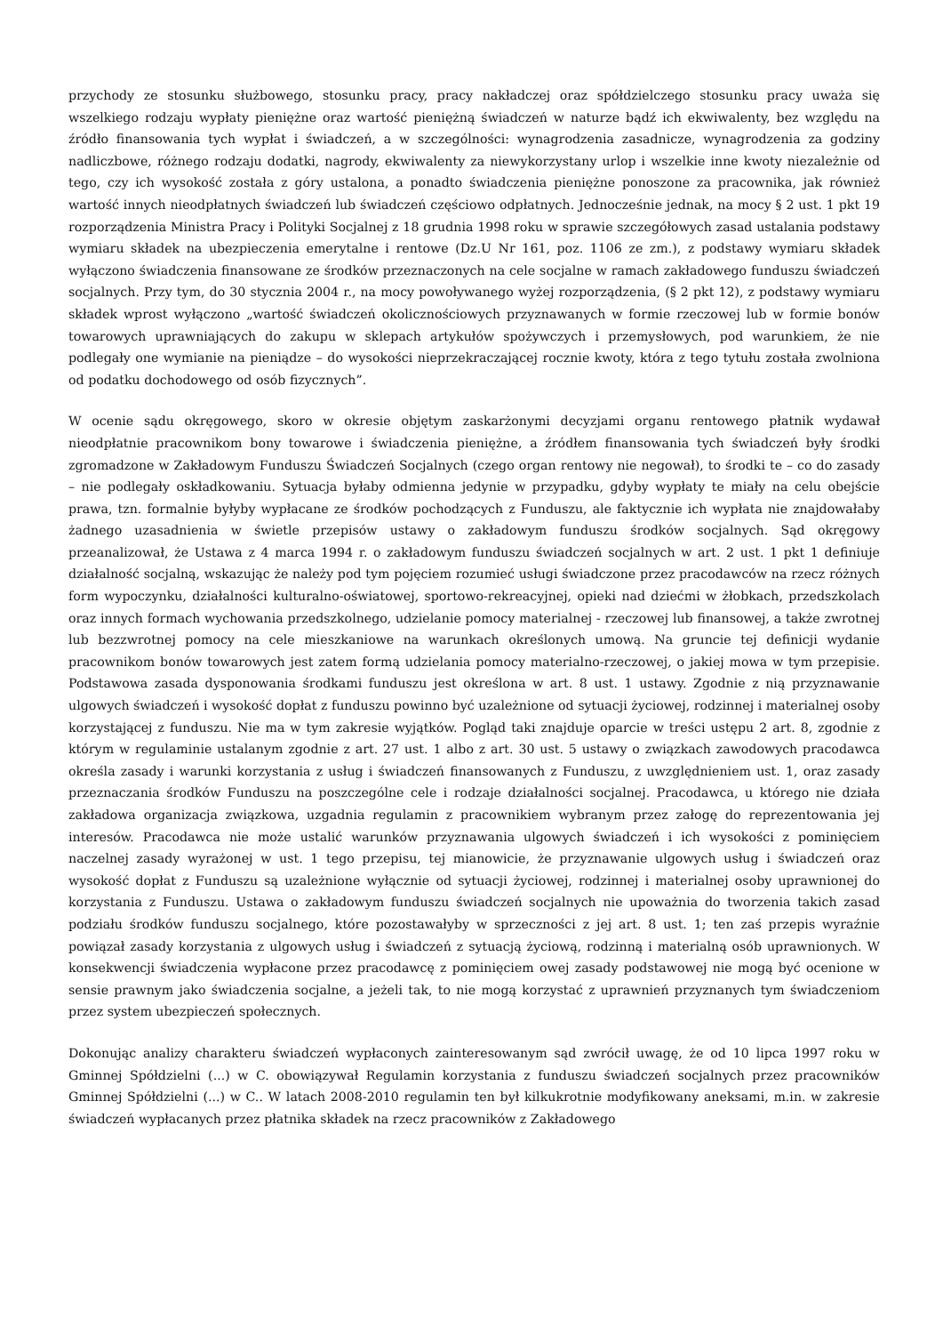przychody ze stosunku służbowego, stosunku pracy, pracy nakładczej oraz spółdzielczego stosunku pracy uważa się wszelkiego rodzaju wypłaty pieniężne oraz wartość pieniężną świadczeń w naturze bądź ich ekwiwalenty, bez względu na źródło finansowania tych wypłat i świadczeń, a w szczególności: wynagrodzenia zasadnicze, wynagrodzenia za godziny nadliczbowe, różnego rodzaju dodatki, nagrody, ekwiwalenty za niewykorzystany urlop i wszelkie inne kwoty niezależnie od tego, czy ich wysokość została z góry ustalona, a ponadto świadczenia pieniężne ponoszone za pracownika, jak również wartość innych nieodpłatnych świadczeń lub świadczeń częściowo odpłatnych. Jednocześnie jednak, na mocy § 2 ust. 1 pkt 19 rozporządzenia Ministra Pracy i Polityki Socjalnej z 18 grudnia 1998 roku w sprawie szczegółowych zasad ustalania podstawy wymiaru składek na ubezpieczenia emerytalne i rentowe (Dz.U Nr 161, poz. 1106 ze zm.), z podstawy wymiaru składek wyłączono świadczenia finansowane ze środków przeznaczonych na cele socjalne w ramach zakładowego funduszu świadczeń socjalnych. Przy tym, do 30 stycznia 2004 r., na mocy powoływanego wyżej rozporządzenia, (§ 2 pkt 12), z podstawy wymiaru składek wprost wyłączono „wartość świadczeń okolicznościowych przyznawanych w formie rzeczowej lub w formie bonów towarowych uprawniających do zakupu w sklepach artykułów spożywczych i przemysłowych, pod warunkiem, że nie podlegały one wymianie na pieniądze – do wysokości nieprzekraczającej rocznie kwoty, która z tego tytułu została zwolniona od podatku dochodowego od osób fizycznych”.
W ocenie sądu okręgowego, skoro w okresie objętym zaskarżonymi decyzjami organu rentowego płatnik wydawał nieodpłatnie pracownikom bony towarowe i świadczenia pieniężne, a źródłem finansowania tych świadczeń były środki zgromadzone w Zakładowym Funduszu Świadczeń Socjalnych (czego organ rentowy nie negował), to środki te – co do zasady – nie podlegały oskładkowaniu. Sytuacja byłaby odmienna jedynie w przypadku, gdyby wypłaty te miały na celu obejście prawa, tzn. formalnie byłyby wypłacane ze środków pochodzących z Funduszu, ale faktycznie ich wypłata nie znajdowałaby żadnego uzasadnienia w świetle przepisów ustawy o zakładowym funduszu środków socjalnych. Sąd okręgowy przeanalizował, że Ustawa z 4 marca 1994 r. o zakładowym funduszu świadczeń socjalnych w art. 2 ust. 1 pkt 1 definiuje działalność socjalną, wskazując że należy pod tym pojęciem rozumieć usługi świadczone przez pracodawców na rzecz różnych form wypoczynku, działalności kulturalno-oświatowej, sportowo-rekreacyjnej, opieki nad dziećmi w żłobkach, przedszkolach oraz innych formach wychowania przedszkolnego, udzielanie pomocy materialnej - rzeczowej lub finansowej, a także zwrotnej lub bezzwrotnej pomocy na cele mieszkaniowe na warunkach określonych umową. Na gruncie tej definicji wydanie pracownikom bonów towarowych jest zatem formą udzielania pomocy materialno-rzeczowej, o jakiej mowa w tym przepisie. Podstawowa zasada dysponowania środkami funduszu jest określona w art. 8 ust. 1 ustawy. Zgodnie z nią przyznawanie ulgowych świadczeń i wysokość dopłat z funduszu powinno być uzależnione od sytuacji życiowej, rodzinnej i materialnej osoby korzystającej z funduszu. Nie ma w tym zakresie wyjątków. Pogląd taki znajduje oparcie w treści ustępu 2 art. 8, zgodnie z którym w regulaminie ustalanym zgodnie z art. 27 ust. 1 albo z art. 30 ust. 5 ustawy o związkach zawodowych pracodawca określa zasady i warunki korzystania z usług i świadczeń finansowanych z Funduszu, z uwzględnieniem ust. 1, oraz zasady przeznaczania środków Funduszu na poszczególne cele i rodzaje działalności socjalnej. Pracodawca, u którego nie działa zakładowa organizacja związkowa, uzgadnia regulamin z pracownikiem wybranym przez załogę do reprezentowania jej interesów. Pracodawca nie może ustalić warunków przyznawania ulgowych świadczeń i ich wysokości z pominięciem naczelnej zasady wyrażonej w ust. 1 tego przepisu, tej mianowicie, że przyznawanie ulgowych usług i świadczeń oraz wysokość dopłat z Funduszu są uzależnione wyłącznie od sytuacji życiowej, rodzinnej i materialnej osoby uprawnionej do korzystania z Funduszu. Ustawa o zakładowym funduszu świadczeń socjalnych nie upoważnia do tworzenia takich zasad podziału środków funduszu socjalnego, które pozostawałyby w sprzeczności z jej art. 8 ust. 1; ten zaś przepis wyraźnie powiązał zasady korzystania z ulgowych usług i świadczeń z sytuacją życiową, rodzinną i materialną osób uprawnionych. W konsekwencji świadczenia wypłacone przez pracodawcę z pominięciem owej zasady podstawowej nie mogą być ocenione w sensie prawnym jako świadczenia socjalne, a jeżeli tak, to nie mogą korzystać z uprawnień przyznanych tym świadczeniom przez system ubezpieczeń społecznych.
Dokonując analizy charakteru świadczeń wypłaconych zainteresowanym sąd zwrócił uwagę, że od 10 lipca 1997 roku w Gminnej Spółdzielni (...) w C. obowiązywał Regulamin korzystania z funduszu świadczeń socjalnych przez pracowników Gminnej Spółdzielni (...) w C.. W latach 2008-2010 regulamin ten był kilkukrotnie modyfikowany aneksami, m.in. w zakresie świadczeń wypłacanych przez płatnika składek na rzecz pracowników z Zakładowego